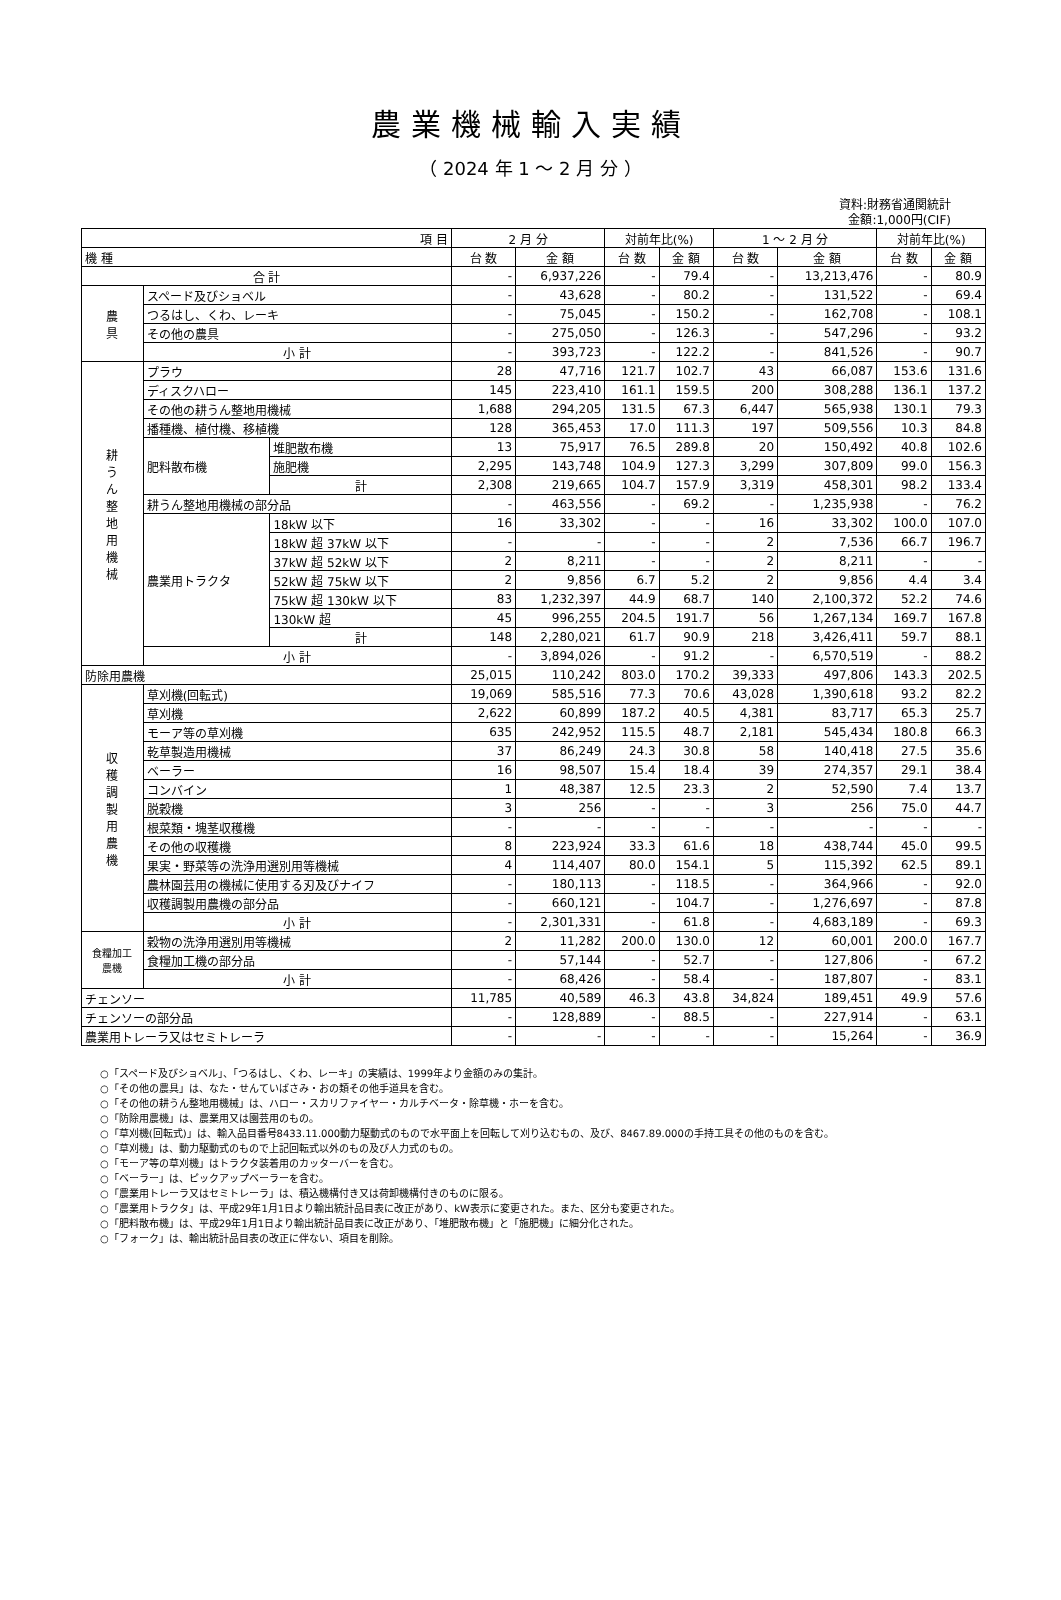農業機械輸入実績
（ 2024 年 1 ～ 2 月 分 ）
資料:財務省通関統計
金額:1,000円(CIF)
| 項 目 | | | 2 月 分 | | 対前年比(%) | | 1 ～ 2 月 分 | | 対前年比(%) | |
| --- | --- | --- | --- | --- | --- | --- | --- | --- | --- | --- |
| 機 種 | | | 台 数 | 金 額 | 台 数 | 金 額 | 台 数 | 金 額 | 台 数 | 金 額 |
| 合 計 | | | - | 6,937,226 | - | 79.4 | - | 13,213,476 | - | 80.9 |
| 農 具 | スペード及びショベル | | - | 43,628 | - | 80.2 | - | 131,522 | - | 69.4 |
| | つるはし、くわ、レーキ | | - | 75,045 | - | 150.2 | - | 162,708 | - | 108.1 |
| | その他の農具 | | - | 275,050 | - | 126.3 | - | 547,296 | - | 93.2 |
| | 小 計 | | - | 393,723 | - | 122.2 | - | 841,526 | - | 90.7 |
| 耕 う ん 整 地 用 機 械 | プラウ | | 28 | 47,716 | 121.7 | 102.7 | 43 | 66,087 | 153.6 | 131.6 |
| | ディスクハロー | | 145 | 223,410 | 161.1 | 159.5 | 200 | 308,288 | 136.1 | 137.2 |
| | その他の耕うん整地用機械 | | 1,688 | 294,205 | 131.5 | 67.3 | 6,447 | 565,938 | 130.1 | 79.3 |
| | 播種機、植付機、移植機 | | 128 | 365,453 | 17.0 | 111.3 | 197 | 509,556 | 10.3 | 84.8 |
| | 肥料散布機 | 堆肥散布機 | 13 | 75,917 | 76.5 | 289.8 | 20 | 150,492 | 40.8 | 102.6 |
| | | 施肥機 | 2,295 | 143,748 | 104.9 | 127.3 | 3,299 | 307,809 | 99.0 | 156.3 |
| | | 計 | 2,308 | 219,665 | 104.7 | 157.9 | 3,319 | 458,301 | 98.2 | 133.4 |
| | 耕うん整地用機械の部分品 | | - | 463,556 | - | 69.2 | - | 1,235,938 | - | 76.2 |
| | 農業用トラクタ | 18kW 以下 | 16 | 33,302 | - | - | 16 | 33,302 | 100.0 | 107.0 |
| | | 18kW 超 37kW 以下 | - | - | - | - | 2 | 7,536 | 66.7 | 196.7 |
| | | 37kW 超 52kW 以下 | 2 | 8,211 | - | - | 2 | 8,211 | - | - |
| | | 52kW 超 75kW 以下 | 2 | 9,856 | 6.7 | 5.2 | 2 | 9,856 | 4.4 | 3.4 |
| | | 75kW 超 130kW 以下 | 83 | 1,232,397 | 44.9 | 68.7 | 140 | 2,100,372 | 52.2 | 74.6 |
| | | 130kW 超 | 45 | 996,255 | 204.5 | 191.7 | 56 | 1,267,134 | 169.7 | 167.8 |
| | | 計 | 148 | 2,280,021 | 61.7 | 90.9 | 218 | 3,426,411 | 59.7 | 88.1 |
| | 小 計 | | - | 3,894,026 | - | 91.2 | - | 6,570,519 | - | 88.2 |
| 防除用農機 | | | 25,015 | 110,242 | 803.0 | 170.2 | 39,333 | 497,806 | 143.3 | 202.5 |
| 収 穫 調 製 用 農 機 | 草刈機(回転式) | | 19,069 | 585,516 | 77.3 | 70.6 | 43,028 | 1,390,618 | 93.2 | 82.2 |
| | 草刈機 | | 2,622 | 60,899 | 187.2 | 40.5 | 4,381 | 83,717 | 65.3 | 25.7 |
| | モーア等の草刈機 | | 635 | 242,952 | 115.5 | 48.7 | 2,181 | 545,434 | 180.8 | 66.3 |
| | 乾草製造用機械 | | 37 | 86,249 | 24.3 | 30.8 | 58 | 140,418 | 27.5 | 35.6 |
| | ベーラー | | 16 | 98,507 | 15.4 | 18.4 | 39 | 274,357 | 29.1 | 38.4 |
| | コンバイン | | 1 | 48,387 | 12.5 | 23.3 | 2 | 52,590 | 7.4 | 13.7 |
| | 脱穀機 | | 3 | 256 | - | - | 3 | 256 | 75.0 | 44.7 |
| | 根菜類・塊茎収穫機 | | - | - | - | - | - | - | - | - |
| | その他の収穫機 | | 8 | 223,924 | 33.3 | 61.6 | 18 | 438,744 | 45.0 | 99.5 |
| | 果実・野菜等の洗浄用選別用等機械 | | 4 | 114,407 | 80.0 | 154.1 | 5 | 115,392 | 62.5 | 89.1 |
| | 農林園芸用の機械に使用する刃及びナイフ | | - | 180,113 | - | 118.5 | - | 364,966 | - | 92.0 |
| | 収穫調製用農機の部分品 | | - | 660,121 | - | 104.7 | - | 1,276,697 | - | 87.8 |
| | 小 計 | | - | 2,301,331 | - | 61.8 | - | 4,683,189 | - | 69.3 |
| 食糧加工 農機 | 穀物の洗浄用選別用等機械 | | 2 | 11,282 | 200.0 | 130.0 | 12 | 60,001 | 200.0 | 167.7 |
| | 食糧加工機の部分品 | | - | 57,144 | - | 52.7 | - | 127,806 | - | 67.2 |
| | 小 計 | | - | 68,426 | - | 58.4 | - | 187,807 | - | 83.1 |
| チェンソー | | | 11,785 | 40,589 | 46.3 | 43.8 | 34,824 | 189,451 | 49.9 | 57.6 |
| チェンソーの部分品 | | | - | 128,889 | - | 88.5 | - | 227,914 | - | 63.1 |
| 農業用トレーラ又はセミトレーラ | | | - | - | - | - | - | 15,264 | - | 36.9 |
○「スペード及びショベル」、「つるはし、くわ、レーキ」の実績は、1999年より金額のみの集計。
○「その他の農具」は、なた・せんていばさみ・おの類その他手道具を含む。
○「その他の耕うん整地用機械」は、ハロー・スカリファイヤー・カルチベータ・除草機・ホーを含む。
○「防除用農機」は、農業用又は園芸用のもの。
○「草刈機(回転式)」は、輸入品目番号8433.11.000動力駆動式のもので水平面上を回転して刈り込むもの、及び、8467.89.000の手持工具その他のものを含む。
○「草刈機」は、動力駆動式のもので上記回転式以外のもの及び人力式のもの。
○「モーア等の草刈機」はトラクタ装着用のカッターバーを含む。
○「ベーラー」は、ピックアップベーラーを含む。
○「農業用トレーラ又はセミトレーラ」は、積込機構付き又は荷卸機構付きのものに限る。
○「農業用トラクタ」は、平成29年1月1日より輸出統計品目表に改正があり、kW表示に変更された。また、区分も変更された。
○「肥料散布機」は、平成29年1月1日より輸出統計品目表に改正があり、「堆肥散布機」と「施肥機」に細分化された。
○「フォーク」は、輸出統計品目表の改正に伴ない、項目を削除。